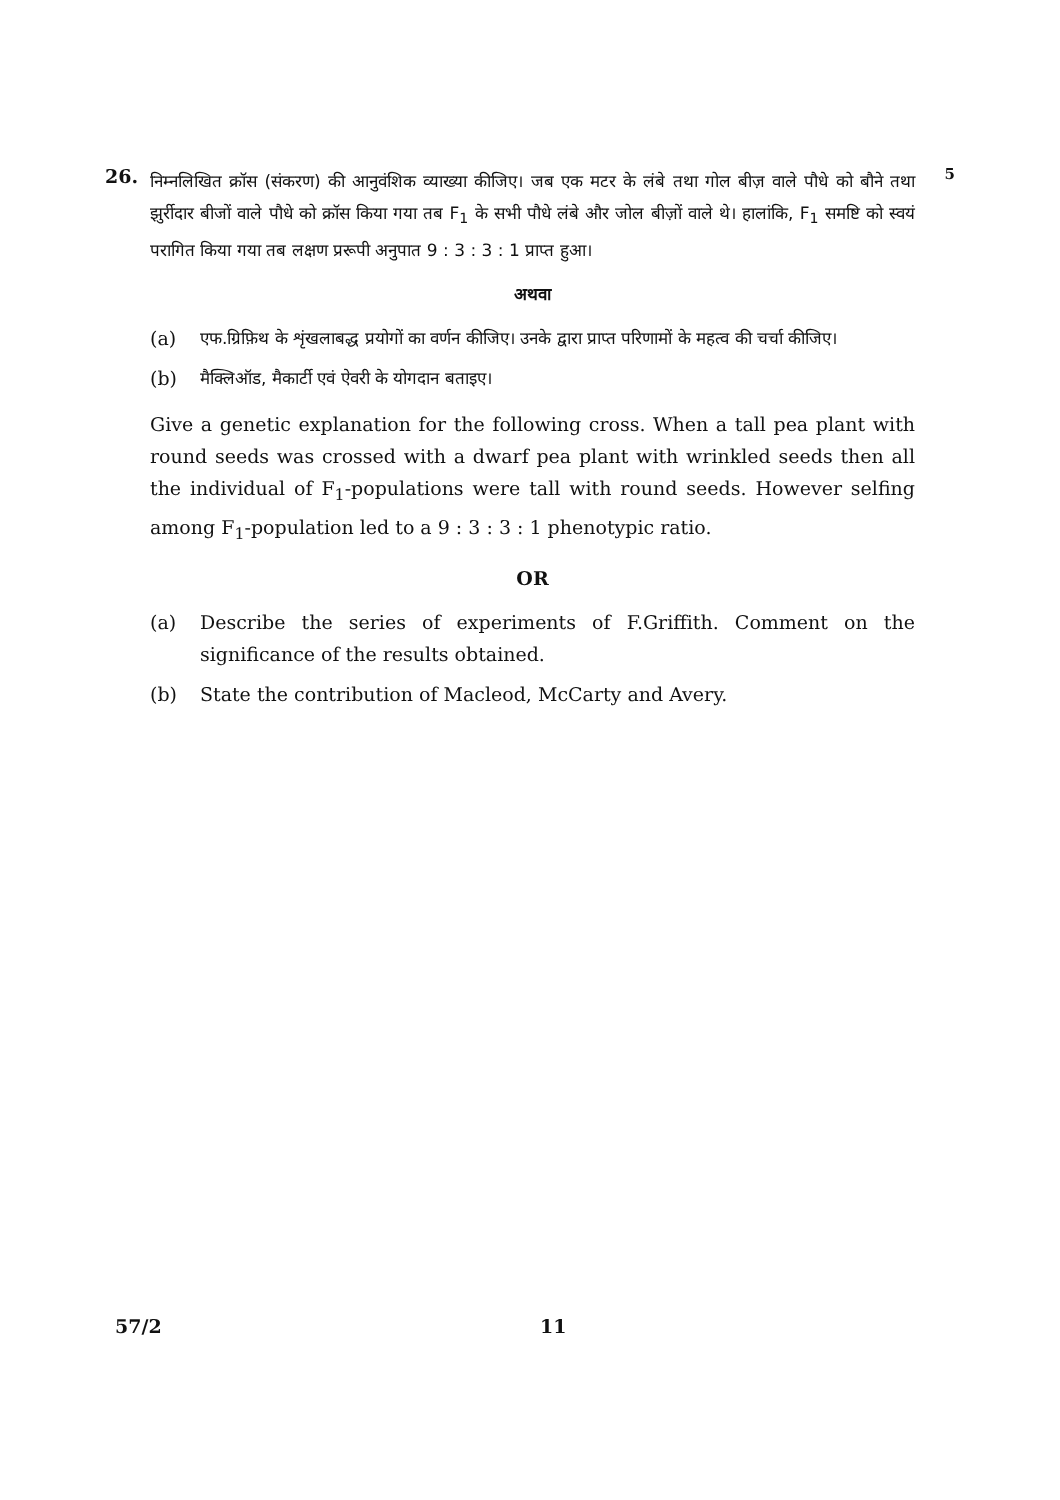26.
निम्नलिखित क्रॉस (संकरण) की आनुवंशिक व्याख्या कीजिए। जब एक मटर के लंबे तथा गोल बीज़ वाले पौधे को बौने तथा झुर्रीदार बीजों वाले पौधे को क्रॉस किया गया तब F<sub>1</sub> के सभी पौधे लंबे और जोल बीज़ों वाले थे। हालांकि, F<sub>1</sub> समष्टि को स्वयं परागित किया गया तब लक्षण प्ररूपी अनुपात 9 : 3 : 3 : 1 प्राप्त हुआ।
अथवा
(a) एफ.ग्रिफ़िथ के शृंखलाबद्ध प्रयोगों का वर्णन कीजिए। उनके द्वारा प्राप्त परिणामों के महत्व की चर्चा कीजिए।
(b) मैक्लिऑड, मैकार्टी एवं ऐवरी के योगदान बताइए।
Give a genetic explanation for the following cross. When a tall pea plant with round seeds was crossed with a dwarf pea plant with wrinkled seeds then all the individual of F<sub>1</sub>-populations were tall with round seeds. However selfing among F<sub>1</sub>-population led to a 9 : 3 : 3 : 1 phenotypic ratio.
OR
(a) Describe the series of experiments of F.Griffith. Comment on the significance of the results obtained.
(b) State the contribution of Macleod, McCarty and Avery.
5
57/2 11